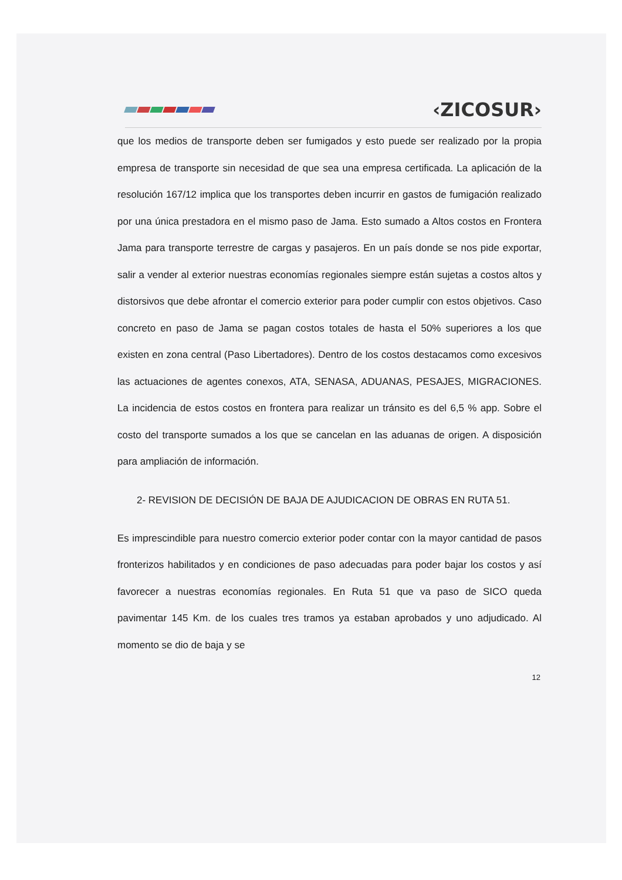‹ZICOSUR›
que los medios de transporte deben ser fumigados y esto puede ser realizado por la propia empresa de transporte sin necesidad de que sea una empresa certificada. La aplicación de la resolución 167/12 implica que los transportes deben incurrir en gastos de fumigación realizado por una única prestadora en el mismo paso de Jama. Esto sumado a Altos costos en Frontera Jama para transporte terrestre de cargas y pasajeros. En un país donde se nos pide exportar, salir a vender al exterior nuestras economías regionales siempre están sujetas a costos altos y distorsivos que debe afrontar el comercio exterior para poder cumplir con estos objetivos. Caso concreto en paso de Jama se pagan costos totales de hasta el 50% superiores a los que existen en zona central (Paso Libertadores). Dentro de los costos destacamos como excesivos las actuaciones de agentes conexos, ATA, SENASA, ADUANAS, PESAJES, MIGRACIONES. La incidencia de estos costos en frontera para realizar un tránsito es del 6,5 % app. Sobre el costo del transporte sumados a los que se cancelan en las aduanas de origen. A disposición para ampliación de información.
2- REVISION DE DECISIÓN DE BAJA DE AJUDICACION DE OBRAS EN RUTA 51.
Es imprescindible para nuestro comercio exterior poder contar con la mayor cantidad de pasos fronterizos habilitados y en condiciones de paso adecuadas para poder bajar los costos y así favorecer a nuestras economías regionales. En Ruta 51 que va paso de SICO queda pavimentar 145 Km. de los cuales tres tramos ya estaban aprobados y uno adjudicado. Al momento se dio de baja y se
12